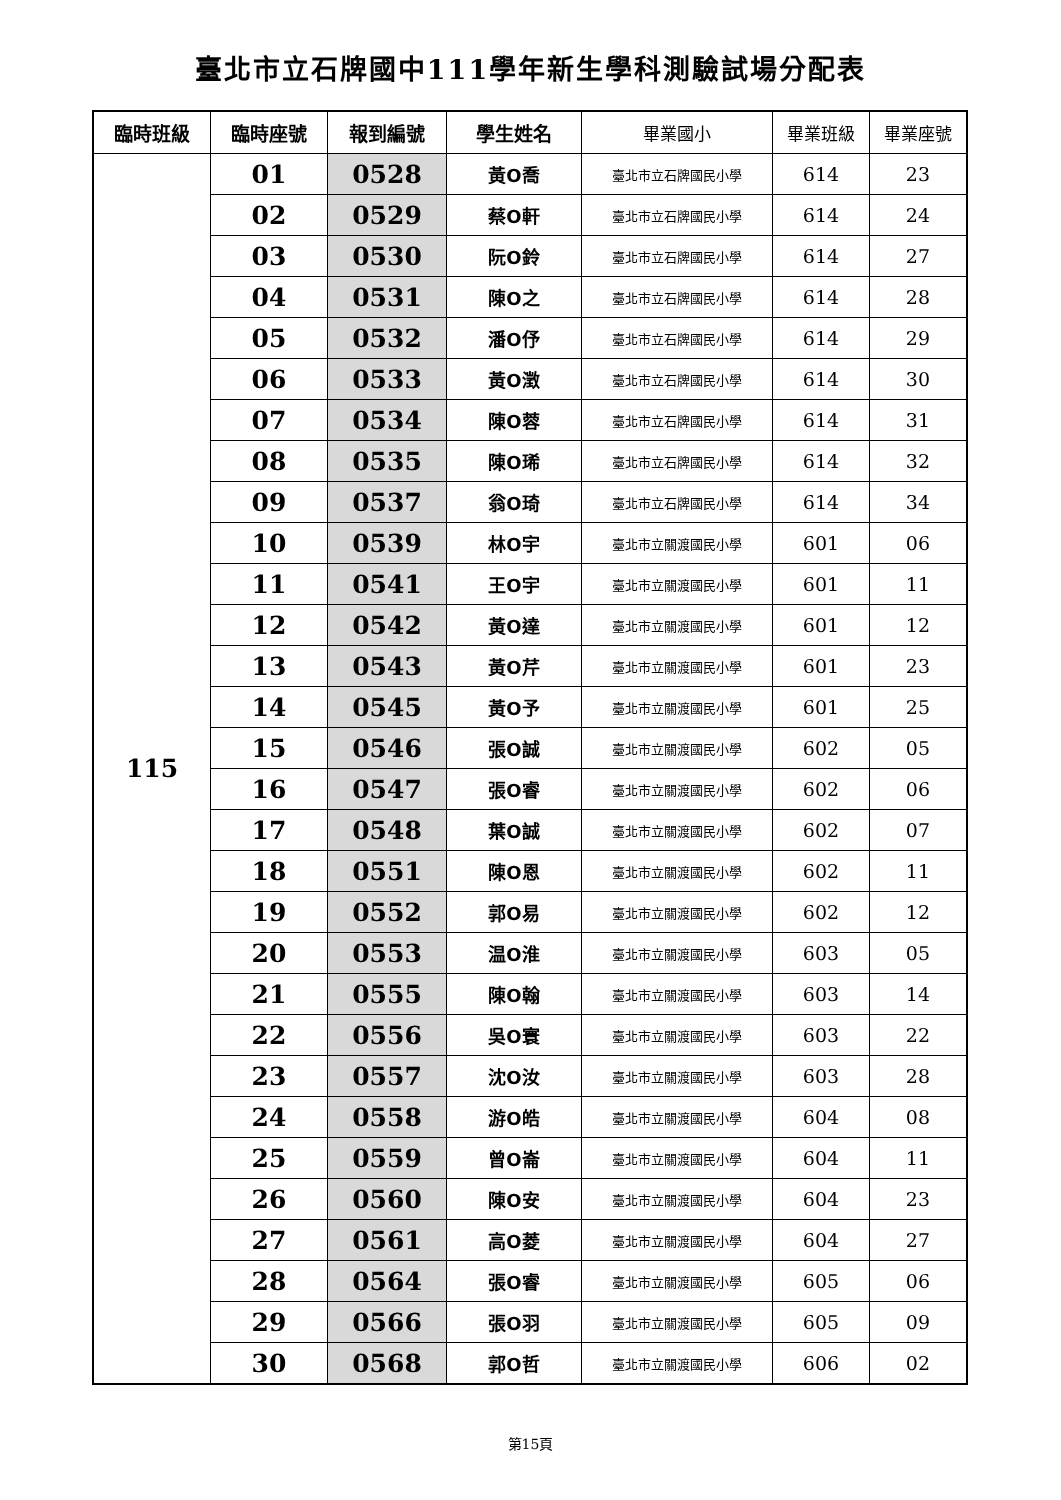臺北市立石牌國中111學年新生學科測驗試場分配表
| 臨時班級 | 臨時座號 | 報到編號 | 學生姓名 | 畢業國小 | 畢業班級 | 畢業座號 |
| --- | --- | --- | --- | --- | --- | --- |
| 115 | 01 | 0528 | 黃O喬 | 臺北市立石牌國民小學 | 614 | 23 |
| | 02 | 0529 | 蔡O軒 | 臺北市立石牌國民小學 | 614 | 24 |
| | 03 | 0530 | 阮O鈴 | 臺北市立石牌國民小學 | 614 | 27 |
| | 04 | 0531 | 陳O之 | 臺北市立石牌國民小學 | 614 | 28 |
| | 05 | 0532 | 潘O伃 | 臺北市立石牌國民小學 | 614 | 29 |
| | 06 | 0533 | 黃O澂 | 臺北市立石牌國民小學 | 614 | 30 |
| | 07 | 0534 | 陳O蓉 | 臺北市立石牌國民小學 | 614 | 31 |
| | 08 | 0535 | 陳O琋 | 臺北市立石牌國民小學 | 614 | 32 |
| | 09 | 0537 | 翁O琦 | 臺北市立石牌國民小學 | 614 | 34 |
| | 10 | 0539 | 林O宇 | 臺北市立關渡國民小學 | 601 | 06 |
| | 11 | 0541 | 王O宇 | 臺北市立關渡國民小學 | 601 | 11 |
| | 12 | 0542 | 黃O達 | 臺北市立關渡國民小學 | 601 | 12 |
| | 13 | 0543 | 黃O芹 | 臺北市立關渡國民小學 | 601 | 23 |
| | 14 | 0545 | 黃O予 | 臺北市立關渡國民小學 | 601 | 25 |
| | 15 | 0546 | 張O誠 | 臺北市立關渡國民小學 | 602 | 05 |
| | 16 | 0547 | 張O睿 | 臺北市立關渡國民小學 | 602 | 06 |
| | 17 | 0548 | 葉O誠 | 臺北市立關渡國民小學 | 602 | 07 |
| | 18 | 0551 | 陳O恩 | 臺北市立關渡國民小學 | 602 | 11 |
| | 19 | 0552 | 郭O易 | 臺北市立關渡國民小學 | 602 | 12 |
| | 20 | 0553 | 温O淮 | 臺北市立關渡國民小學 | 603 | 05 |
| | 21 | 0555 | 陳O翰 | 臺北市立關渡國民小學 | 603 | 14 |
| | 22 | 0556 | 吳O寰 | 臺北市立關渡國民小學 | 603 | 22 |
| | 23 | 0557 | 沈O汝 | 臺北市立關渡國民小學 | 603 | 28 |
| | 24 | 0558 | 游O皓 | 臺北市立關渡國民小學 | 604 | 08 |
| | 25 | 0559 | 曾O崙 | 臺北市立關渡國民小學 | 604 | 11 |
| | 26 | 0560 | 陳O安 | 臺北市立關渡國民小學 | 604 | 23 |
| | 27 | 0561 | 高O菱 | 臺北市立關渡國民小學 | 604 | 27 |
| | 28 | 0564 | 張O睿 | 臺北市立關渡國民小學 | 605 | 06 |
| | 29 | 0566 | 張O羽 | 臺北市立關渡國民小學 | 605 | 09 |
| | 30 | 0568 | 郭O哲 | 臺北市立關渡國民小學 | 606 | 02 |
第15頁